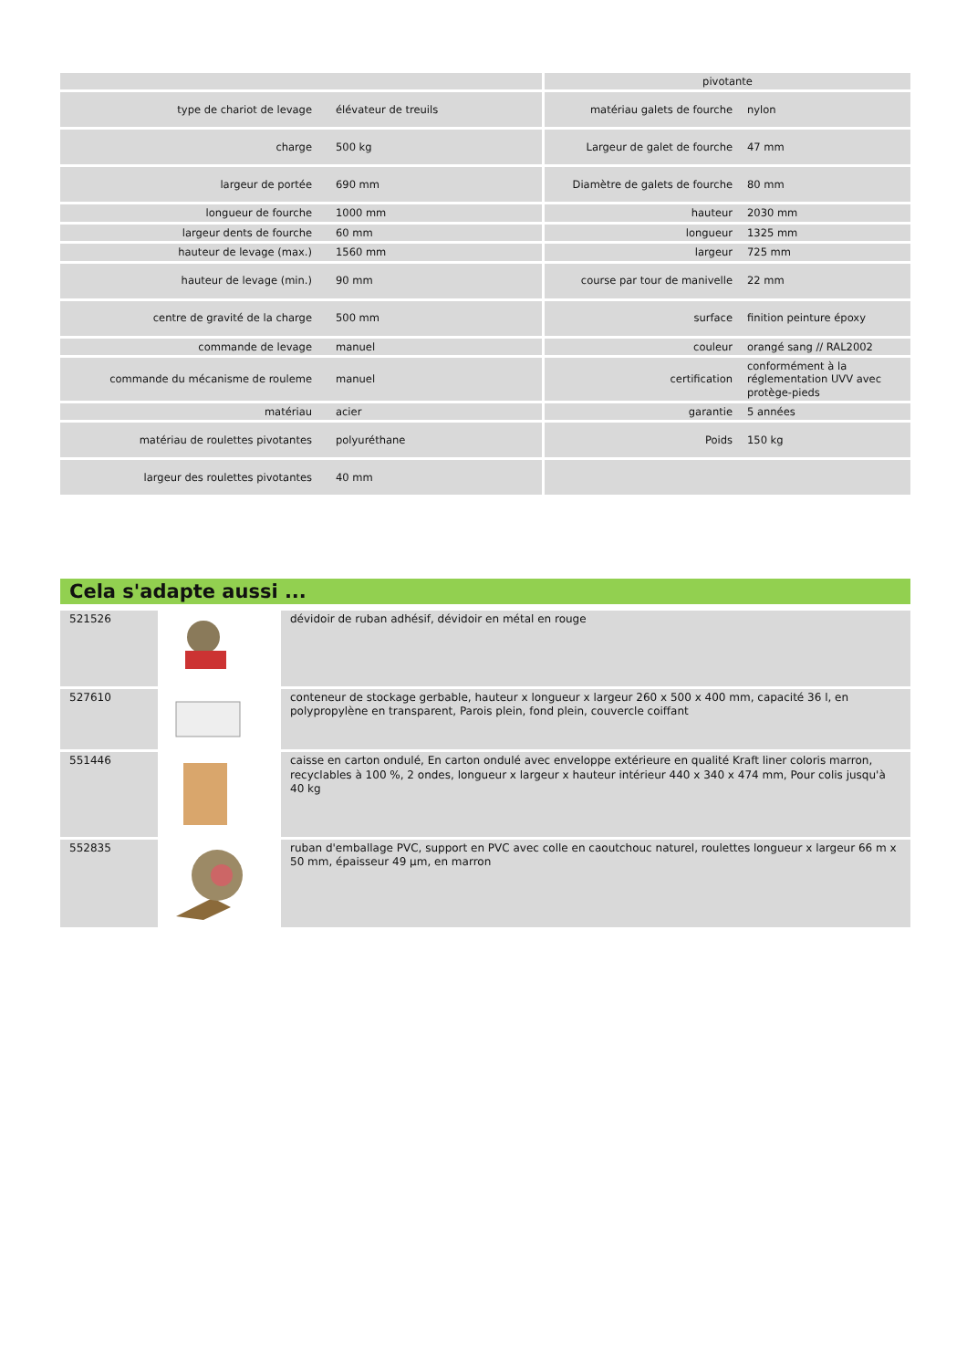| | | | pivotante | |
| type de chariot de levage | élévateur de treuils | | matériau galets de fourche | nylon |
| charge | 500 kg | | Largeur de galet de fourche | 47 mm |
| largeur de portée | 690 mm | | Diamètre de galets de fourche | 80 mm |
| longueur de fourche | 1000 mm | | hauteur | 2030 mm |
| largeur dents de fourche | 60 mm | | longueur | 1325 mm |
| hauteur de levage (max.) | 1560 mm | | largeur | 725 mm |
| hauteur de levage (min.) | 90 mm | | course par tour de manivelle | 22 mm |
| centre de gravité de la charge | 500 mm | | surface | finition peinture époxy |
| commande de levage | manuel | | couleur | orangé sang // RAL2002 |
| commande du mécanisme de rouleme | manuel | | certification | conformément à la réglementation UVV avec protège-pieds |
| matériau | acier | | garantie | 5 années |
| matériau de roulettes pivotantes | polyuréthane | | Poids | 150 kg |
| largeur des roulettes pivotantes | 40 mm | | | |
Cela s'adapte aussi ...
| 521526 | | dévidoir de ruban adhésif, dévidoir en métal en rouge |
| 527610 | | conteneur de stockage gerbable, hauteur x longueur x largeur 260 x 500 x 400 mm, capacité 36 l, en polypropylène en transparent, Parois plein, fond plein, couvercle coiffant |
| 551446 | | caisse en carton ondulé, En carton ondulé avec enveloppe extérieure en qualité Kraft liner coloris marron, recyclables à 100 %, 2 ondes, longueur x largeur x hauteur intérieur 440 x 340 x 474 mm, Pour colis jusqu'à 40 kg |
| 552835 | | ruban d'emballage PVC, support en PVC avec colle en caoutchouc naturel, roulettes longueur x largeur 66 m x 50 mm, épaisseur 49 µm, en marron |